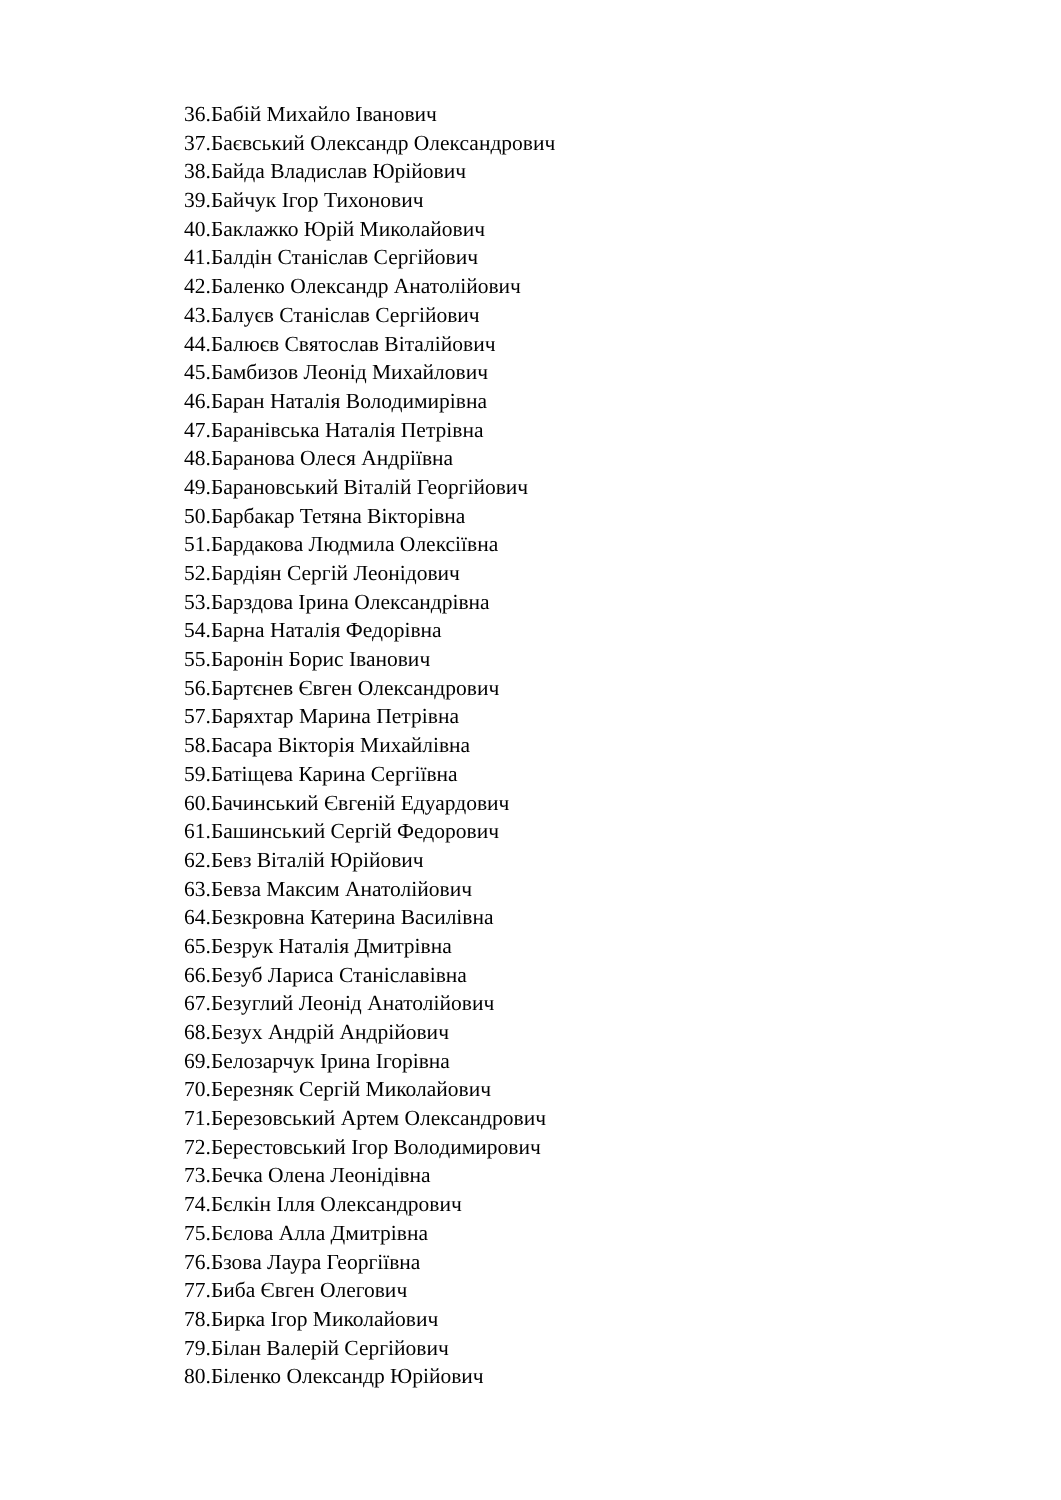36.Бабій Михайло Іванович
37.Баєвський Олександр Олександрович
38.Байда Владислав Юрійович
39.Байчук Ігор Тихонович
40.Баклажко Юрій Миколайович
41.Балдін Станіслав Сергійович
42.Баленко Олександр Анатолійович
43.Балуєв Станіслав Сергійович
44.Балюєв Святослав Віталійович
45.Бамбизов Леонід Михайлович
46.Баран Наталія Володимирівна
47.Баранівська Наталія Петрівна
48.Баранова Олеся Андріївна
49.Барановський Віталій Георгійович
50.Барбакар Тетяна Вікторівна
51.Бардакова Людмила Олексіївна
52.Бардіян Сергій Леонідович
53.Барздова Ірина Олександрівна
54.Барна Наталія Федорівна
55.Баронін Борис Іванович
56.Бартєнев Євген Олександрович
57.Баряхтар Марина Петрівна
58.Басара Вікторія Михайлівна
59.Батіщева Карина Сергіївна
60.Бачинський Євгеній Едуардович
61.Башинський Сергій Федорович
62.Бевз Віталій Юрійович
63.Бевза Максим Анатолійович
64.Безкровна Катерина Василівна
65.Безрук Наталія Дмитрівна
66.Безуб Лариса Станіславівна
67.Безуглий Леонід Анатолійович
68.Безух Андрій Андрійович
69.Белозарчук Ірина Ігорівна
70.Березняк Сергій Миколайович
71.Березовський Артем Олександрович
72.Берестовський Ігор Володимирович
73.Бечка Олена Леонідівна
74.Бєлкін Ілля Олександрович
75.Бєлова Алла Дмитрівна
76.Бзова Лаура Георгіївна
77.Биба Євген Олегович
78.Бирка Ігор Миколайович
79.Білан Валерій Сергійович
80.Біленко Олександр Юрійович